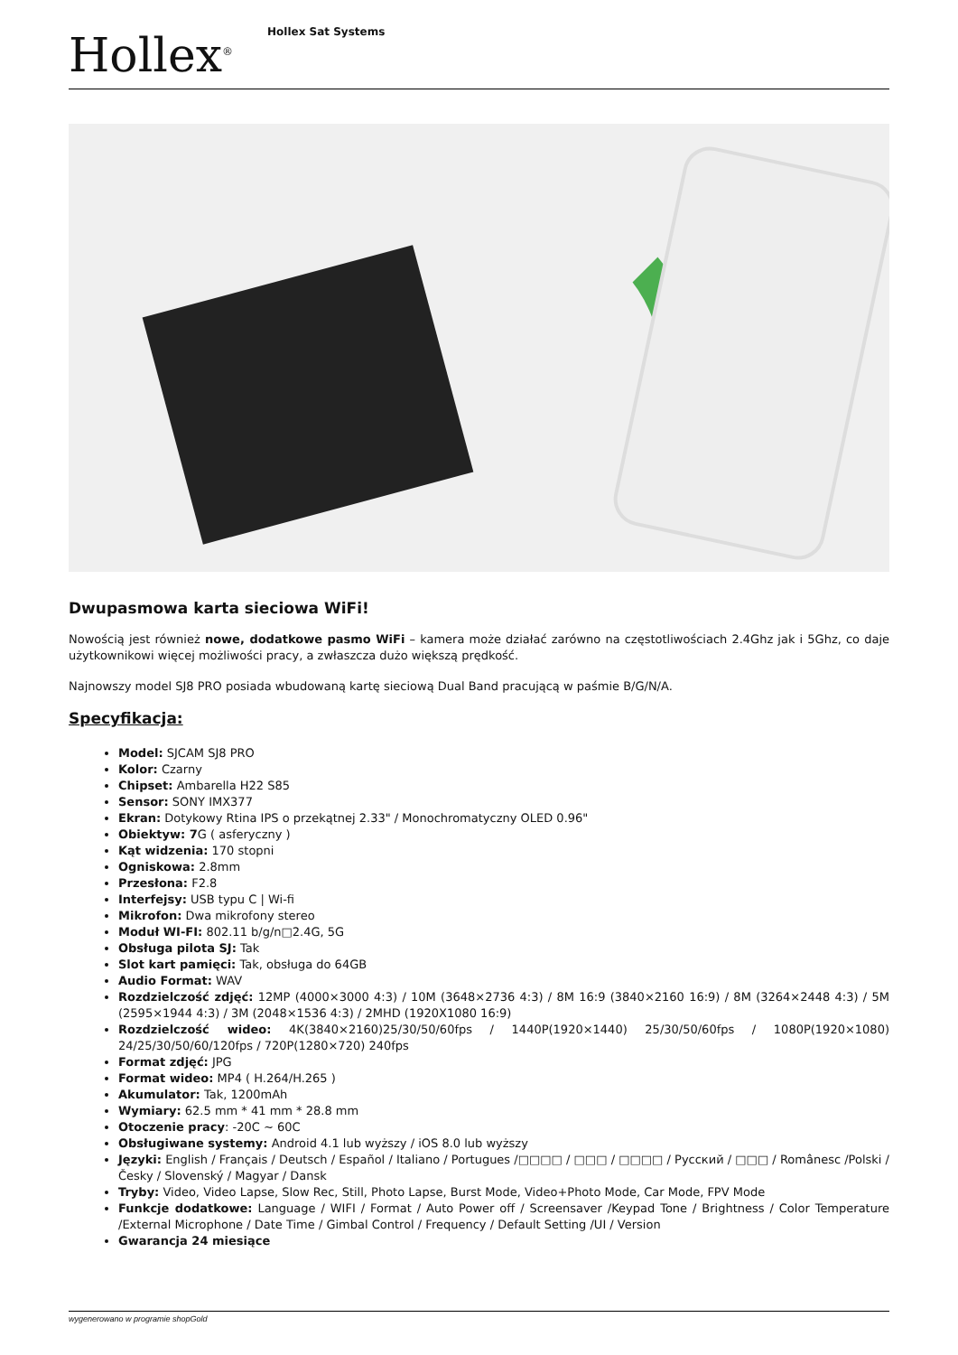Hollex<sup>®</sup>
Hollex Sat Systems
Dwupasmowa karta sieciowa WiFi!
Nowością jest również nowe, dodatkowe pasmo WiFi – kamera może działać zarówno na częstotliwościach 2.4Ghz jak i 5Ghz, co daje użytkownikowi więcej możliwości pracy, a zwłaszcza dużo większą prędkość.
Najnowszy model SJ8 PRO posiada wbudowaną kartę sieciową Dual Band pracującą w paśmie B/G/N/A.
Specyfikacja:
Model: SJCAM SJ8 PRO
Kolor: Czarny
Chipset: Ambarella H22 S85
Sensor: SONY IMX377
Ekran: Dotykowy Rtina IPS o przekątnej 2.33" / Monochromatyczny OLED 0.96"
Obiektyw: 7 G ( asferyczny )
Kąt widzenia: 170 stopni
Ogniskowa: 2.8mm
Przesłona: F2.8
Interfejsy: USB typu C | Wi-fi
Mikrofon: Dwa mikrofony stereo
Moduł WI-FI: 802.11 b/g/n□2.4G, 5G
Obsługa pilota SJ: Tak
Slot kart pamięci: Tak, obsługa do 64GB
Audio Format: WAV
Rozdzielczość zdjęć: 12MP (4000×3000 4:3) / 10M (3648×2736 4:3) / 8M 16:9 (3840×2160 16:9) / 8M (3264×2448 4:3) / 5M (2595×1944 4:3) / 3M (2048×1536 4:3) / 2MHD (1920X1080 16:9)
Rozdzielczość wideo: 4K(3840×2160)25/30/50/60fps / 1440P(1920×1440) 25/30/50/60fps / 1080P(1920×1080) 24/25/30/50/60/120fps / 720P(1280×720) 240fps
Format zdjęć: JPG
Format wideo: MP4 ( H.264/H.265 )
Akumulator: Tak, 1200mAh
Wymiary: 62.5 mm * 41 mm * 28.8 mm
Otoczenie pracy: -20C ~ 60C
Obsługiwane systemy: Android 4.1 lub wyższy / iOS 8.0 lub wyższy
Języki: English / Français / Deutsch / Español / Italiano / Portugues /□□□□ / □□□ / □□□□ / Русский / □□□ / Românesc /Polski / Česky / Slovenský / Magyar / Dansk
Tryby: Video, Video Lapse, Slow Rec, Still, Photo Lapse, Burst Mode, Video+Photo Mode, Car Mode, FPV Mode
Funkcje dodatkowe: Language / WIFI / Format / Auto Power off / Screensaver /Keypad Tone / Brightness / Color Temperature /External Microphone / Date Time / Gimbal Control / Frequency / Default Setting /UI / Version
Gwarancja 24 miesiące
wygenerowano w programie shopGold